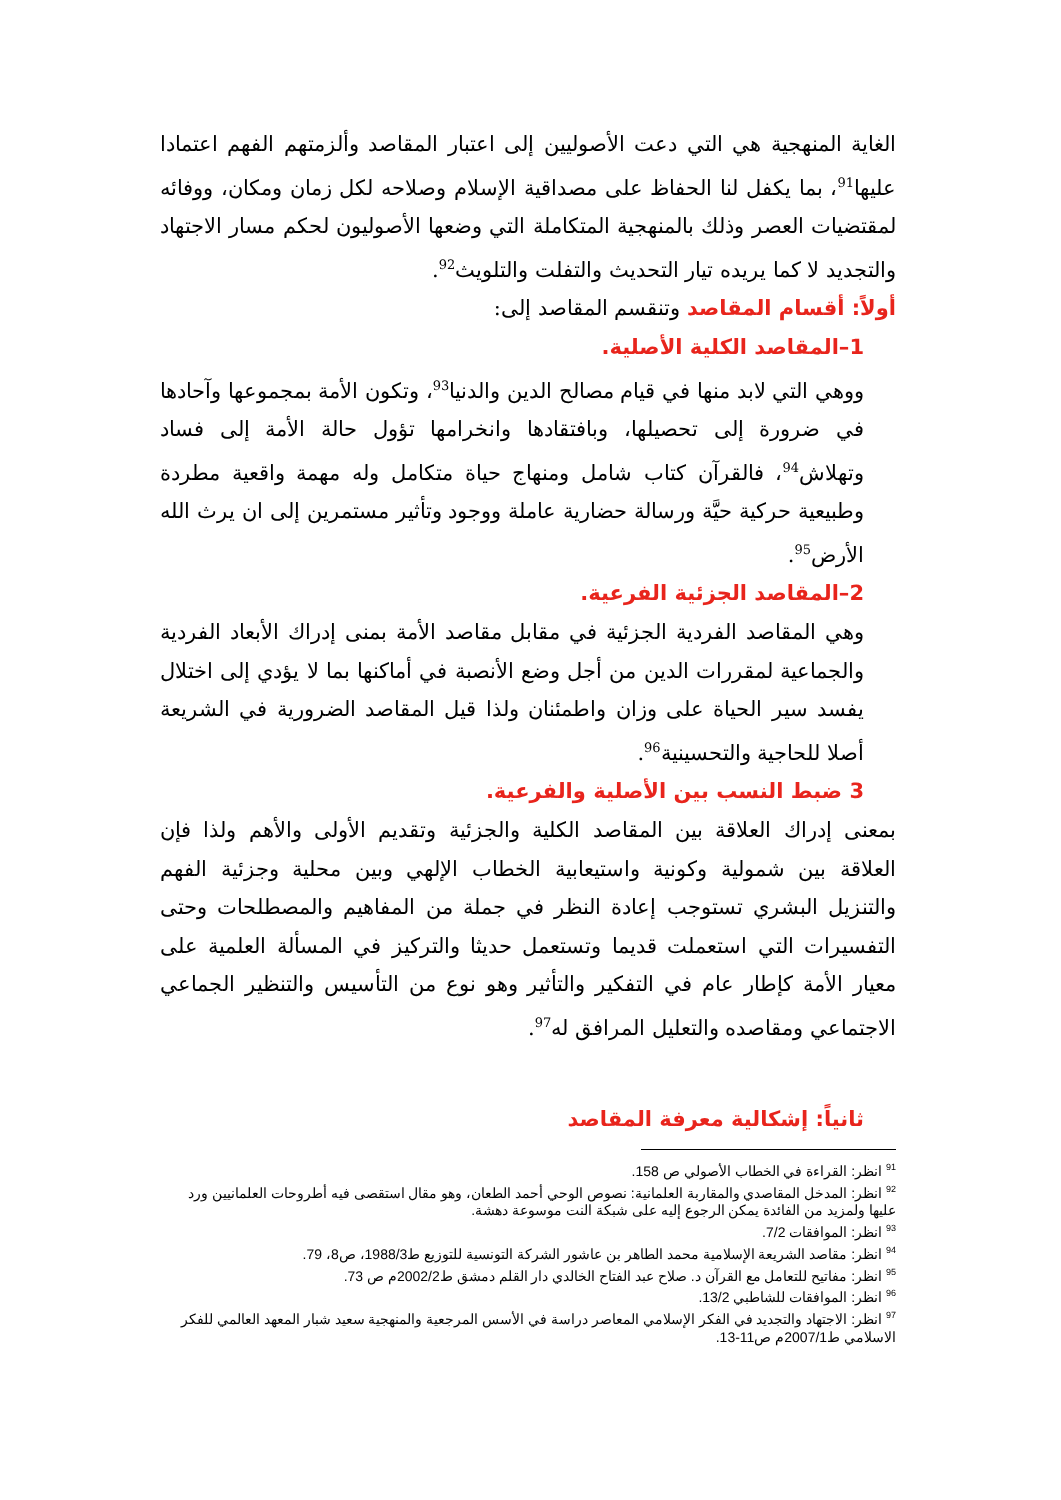الغاية المنهجية هي التي دعت الأصوليين إلى اعتبار المقاصد وألزمتهم الفهم اعتمادا عليها<sup>91</sup>، بما يكفل لنا الحفاظ على مصداقية الإسلام وصلاحه لكل زمان ومكان، ووفائه لمقتضيات العصر وذلك بالمنهجية المتكاملة التي وضعها الأصوليون لحكم مسار الاجتهاد والتجديد لا كما يريده تيار التحديث والتفلت والتلويث<sup>92</sup>.
أولاً: أقسام المقاصد وتنقسم المقاصد إلى:
1–المقاصد الكلية الأصلية.
ووهي التي لابد منها في قيام مصالح الدين والدنيا<sup>93</sup>، وتكون الأمة بمجموعها وآحادها في ضرورة إلى تحصيلها، وبافتقادها وانخرامها تؤول حالة الأمة إلى فساد وتهلاش<sup>94</sup>، فالقرآن كتاب شامل ومنهاج حياة متكامل وله مهمة واقعية مطردة وطبيعية حركية حيَّة ورسالة حضارية عاملة ووجود وتأثير مستمرين إلى ان يرث الله الأرض<sup>95</sup>.
2–المقاصد الجزئية الفرعية.
وهي المقاصد الفردية الجزئية في مقابل مقاصد الأمة بمنى إدراك الأبعاد الفردية والجماعية لمقررات الدين من أجل وضع الأنصبة في أماكنها بما لا يؤدي إلى اختلال يفسد سير الحياة على وزان واطمئنان ولذا قيل المقاصد الضرورية في الشريعة أصلا للحاجية والتحسينية<sup>96</sup>.
3 ضبط النسب بين الأصلية والفرعية.
بمعنى إدراك العلاقة بين المقاصد الكلية والجزئية وتقديم الأولى والأهم ولذا فإن العلاقة بين شمولية وكونية واستيعابية الخطاب الإلهي وبين محلية وجزئية الفهم والتنزيل البشري تستوجب إعادة النظر في جملة من المفاهيم والمصطلحات وحتى التفسيرات التي استعملت قديما وتستعمل حديثا والتركيز في المسألة العلمية على معيار الأمة كإطار عام في التفكير والتأثير وهو نوع من التأسيس والتنظير الجماعي الاجتماعي ومقاصده والتعليل المرافق له<sup>97</sup>.
ثانياً: إشكالية معرفة المقاصد
<sup>91</sup> انظر: القراءة في الخطاب الأصولي ص 158.
<sup>92</sup> انظر: المدخل المقاصدي والمقاربة العلمانية: نصوص الوحي أحمد الطعان، وهو مقال استقصى فيه أطروحات العلمانيين ورد عليها ولمزيد من الفائدة يمكن الرجوع إليه على شبكة النت موسوعة دهشة.
<sup>93</sup> انظر: الموافقات 7/2.
<sup>94</sup> انظر: مقاصد الشريعة الإسلامية محمد الطاهر بن عاشور الشركة التونسية للتوزيع ط1988/3، ص8، 79.
<sup>95</sup> انظر: مفاتيح للتعامل مع القرآن د. صلاح عبد الفتاح الخالدي دار القلم دمشق ط2002/2م ص 73.
<sup>96</sup> انظر: الموافقات للشاطبي 13/2.
<sup>97</sup> انظر: الاجتهاد والتجديد في الفكر الإسلامي المعاصر دراسة في الأسس المرجعية والمنهجية سعيد شبار المعهد العالمي للفكر الاسلامي ط2007/1م ص11-13.